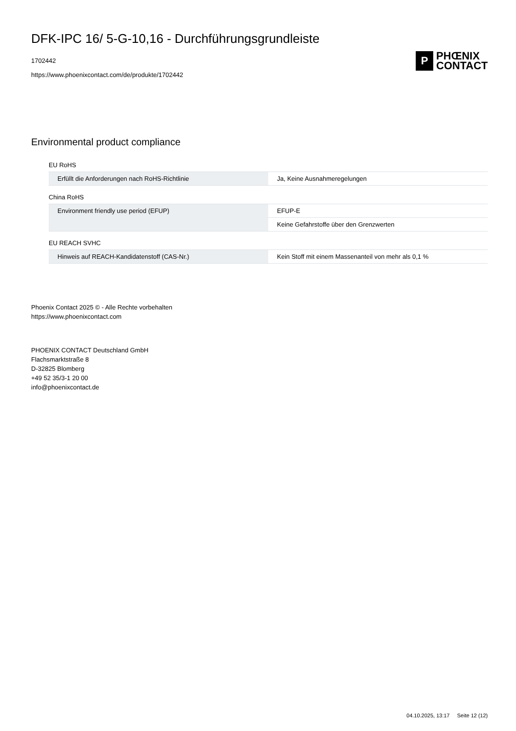DFK-IPC 16/ 5-G-10,16 - Durchführungsgrundleiste
1702442
https://www.phoenixcontact.com/de/produkte/1702442
P
PHŒNIX
CONTACT
Environmental product compliance
EU RoHS
| Erfüllt die Anforderungen nach RoHS-Richtlinie | Ja, Keine Ausnahmeregelungen |
China RoHS
| Environment friendly use period (EFUP) | EFUP-E |
| | Keine Gefahrstoffe über den Grenzwerten |
EU REACH SVHC
| Hinweis auf REACH-Kandidatenstoff (CAS-Nr.) | Kein Stoff mit einem Massenanteil von mehr als 0,1 % |
Phoenix Contact 2025 © - Alle Rechte vorbehalten
https://www.phoenixcontact.com
PHOENIX CONTACT Deutschland GmbH
Flachsmarktstraße 8
D-32825 Blomberg
+49 52 35/3-1 20 00
info@phoenixcontact.de
04.10.2025, 13:17 Seite 12 (12)